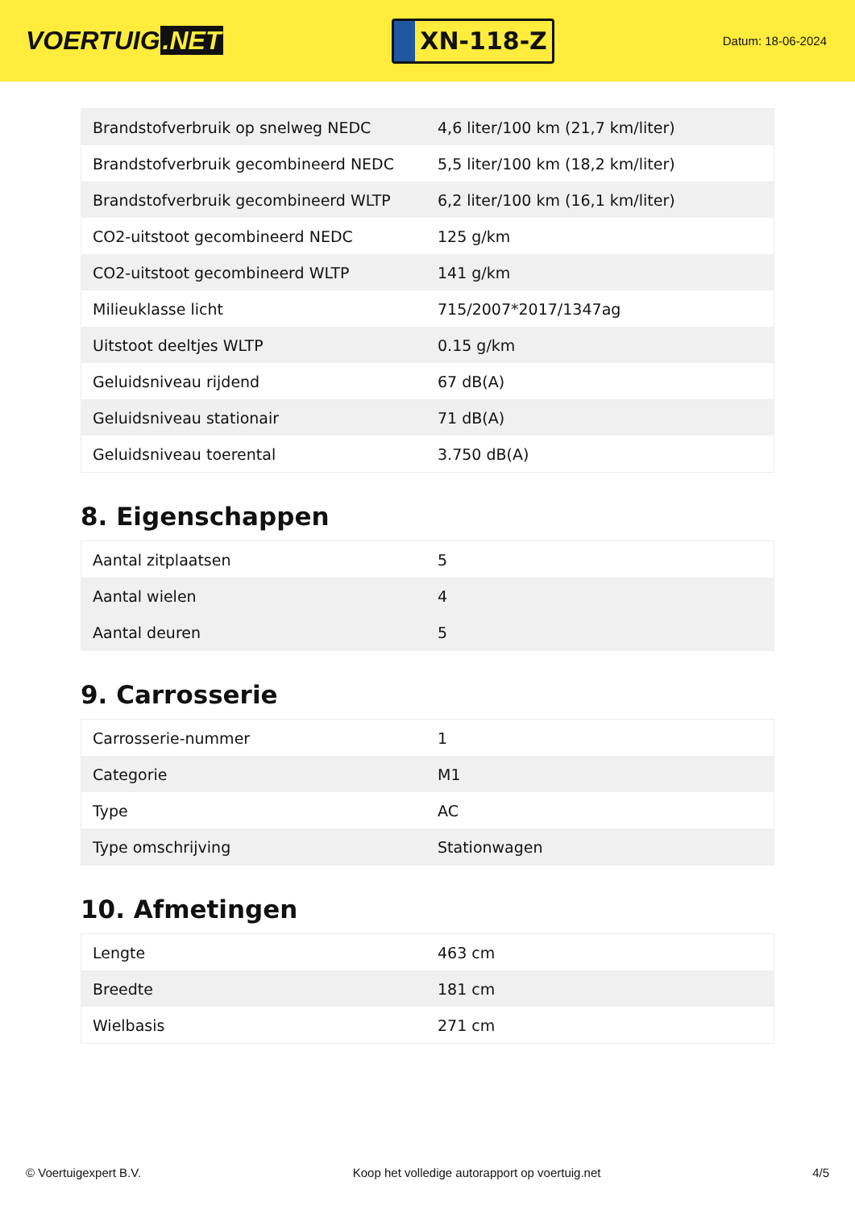VOERTUIG.NET
XN-118-Z
Datum: 18-06-2024
| Brandstofverbruik op snelweg NEDC | 4,6 liter/100 km (21,7 km/liter) |
| Brandstofverbruik gecombineerd NEDC | 5,5 liter/100 km (18,2 km/liter) |
| Brandstofverbruik gecombineerd WLTP | 6,2 liter/100 km (16,1 km/liter) |
| CO2-uitstoot gecombineerd NEDC | 125 g/km |
| CO2-uitstoot gecombineerd WLTP | 141 g/km |
| Milieuklasse licht | 715/2007*2017/1347ag |
| Uitstoot deeltjes WLTP | 0.15 g/km |
| Geluidsniveau rijdend | 67 dB(A) |
| Geluidsniveau stationair | 71 dB(A) |
| Geluidsniveau toerental | 3.750 dB(A) |
8. Eigenschappen
| Aantal zitplaatsen | 5 |
| Aantal wielen | 4 |
| Aantal deuren | 5 |
9. Carrosserie
| Carrosserie-nummer | 1 |
| Categorie | M1 |
| Type | AC |
| Type omschrijving | Stationwagen |
10. Afmetingen
| Lengte | 463 cm |
| Breedte | 181 cm |
| Wielbasis | 271 cm |
© Voertuigexpert B.V. Koop het volledige autorapport op voertuig.net 4/5